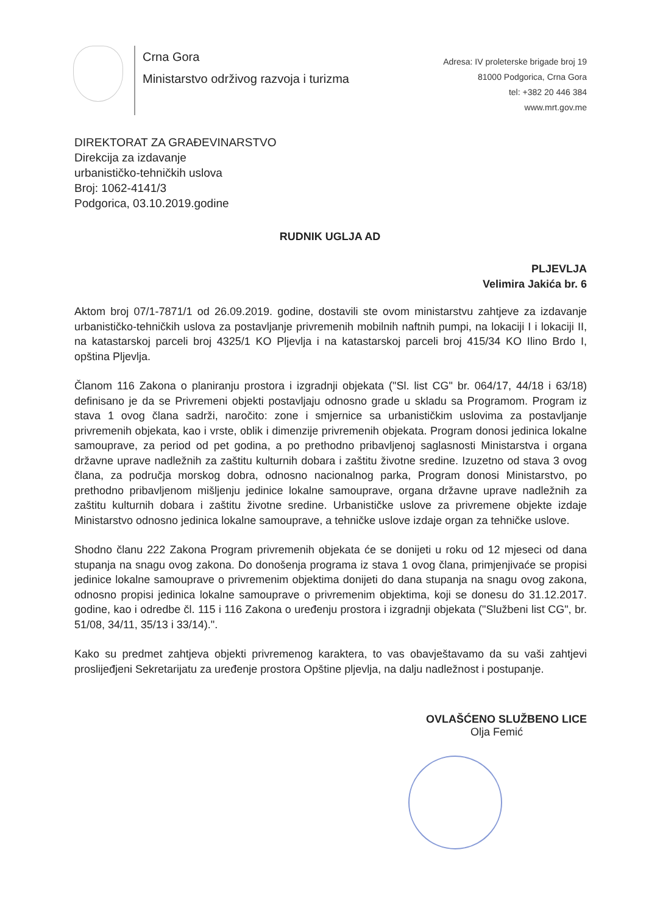Crna Gora
Ministarstvo održivog razvoja i turizma
Adresa: IV proleterske brigade broj 19
81000 Podgorica, Crna Gora
tel: +382 20 446 384
www.mrt.gov.me
DIREKTORAT ZA GRAĐEVINARSTVO
Direkcija za izdavanje
urbanističko-tehničkih uslova
Broj: 1062-4141/3
Podgorica, 03.10.2019.godine
RUDNIK UGLJA AD
PLJEVLJA
Velimira Jakića br. 6
Aktom broj 07/1-7871/1 od 26.09.2019. godine, dostavili ste ovom ministarstvu zahtjeve za izdavanje urbanističko-tehničkih uslova za postavljanje privremenih mobilnih naftnih pumpi, na lokaciji I i lokaciji II, na katastarskoj parceli broj 4325/1 KO Pljevlja i na katastarskoj parceli broj 415/34 KO Ilino Brdo I, opština Pljevlja.
Članom 116 Zakona o planiranju prostora i izgradnji objekata ("Sl. list CG" br. 064/17, 44/18 i 63/18) definisano je da se Privremeni objekti postavljaju odnosno grade u skladu sa Programom. Program iz stava 1 ovog člana sadrži, naročito: zone i smjernice sa urbanističkim uslovima za postavljanje privremenih objekata, kao i vrste, oblik i dimenzije privremenih objekata. Program donosi jedinica lokalne samouprave, za period od pet godina, a po prethodno pribavljenoj saglasnosti Ministarstva i organa državne uprave nadležnih za zaštitu kulturnih dobara i zaštitu životne sredine. Izuzetno od stava 3 ovog člana, za područja morskog dobra, odnosno nacionalnog parka, Program donosi Ministarstvo, po prethodno pribavljenom mišljenju jedinice lokalne samouprave, organa državne uprave nadležnih za zaštitu kulturnih dobara i zaštitu životne sredine. Urbanističke uslove za privremene objekte izdaje Ministarstvo odnosno jedinica lokalne samouprave, a tehničke uslove izdaje organ za tehničke uslove.
Shodno članu 222 Zakona Program privremenih objekata će se donijeti u roku od 12 mjeseci od dana stupanja na snagu ovog zakona. Do donošenja programa iz stava 1 ovog člana, primjenjivaće se propisi jedinice lokalne samouprave o privremenim objektima donijeti do dana stupanja na snagu ovog zakona, odnosno propisi jedinica lokalne samouprave o privremenim objektima, koji se donesu do 31.12.2017. godine, kao i odredbe čl. 115 i 116 Zakona o uređenju prostora i izgradnji objekata ("Službeni list CG", br. 51/08, 34/11, 35/13 i 33/14).".
Kako su predmet zahtjeva objekti privremenog karaktera, to vas obavještavamo da su vaši zahtjevi proslijeđjeni Sekretarijatu za uređenje prostora Opštine pljevlja, na dalju nadležnost i postupanje.
OVLAŠĆENO SLUŽBENO LICE
Olja Femić